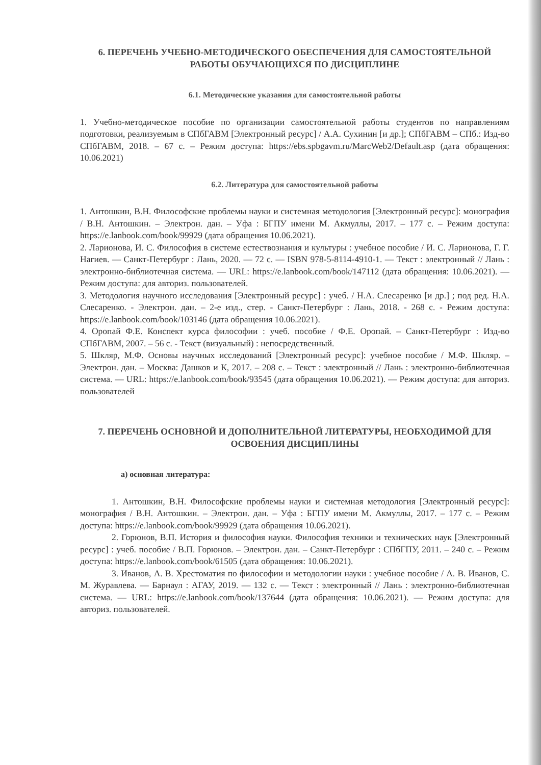6. ПЕРЕЧЕНЬ УЧЕБНО-МЕТОДИЧЕСКОГО ОБЕСПЕЧЕНИЯ ДЛЯ САМОСТОЯТЕЛЬНОЙ РАБОТЫ ОБУЧАЮЩИХСЯ ПО ДИСЦИПЛИНЕ
6.1. Методические указания для самостоятельной работы
1. Учебно-методическое пособие по организации самостоятельной работы студентов по направлениям подготовки, реализуемым в СПбГАВМ [Электронный ресурс] / А.А. Сухинин [и др.]; СПбГАВМ – СПб.: Изд-во СПбГАВМ, 2018. – 67 с. – Режим доступа: https://ebs.spbgavm.ru/MarcWeb2/Default.asp (дата обращения: 10.06.2021)
6.2. Литература для самостоятельной работы
1. Антошкин, В.Н. Философские проблемы науки и системная методология [Электронный ресурс]: монография / В.Н. Антошкин. – Электрон. дан. – Уфа : БГПУ имени М. Акмуллы, 2017. – 177 с. – Режим доступа: https://e.lanbook.com/book/99929 (дата обращения 10.06.2021).
2. Ларионова, И. С. Философия в системе естествознания и культуры : учебное пособие / И. С. Ларионова, Г. Г. Нагиев. — Санкт-Петербург : Лань, 2020. — 72 с. — ISBN 978-5-8114-4910-1. — Текст : электронный // Лань : электронно-библиотечная система. — URL: https://e.lanbook.com/book/147112 (дата обращения: 10.06.2021). — Режим доступа: для авториз. пользователей.
3. Методология научного исследования [Электронный ресурс] : учеб. / Н.А. Слесаренко [и др.] ; под ред. Н.А. Слесаренко. - Электрон. дан. – 2-е изд., стер. - Санкт-Петербург : Лань, 2018. - 268 с. - Режим доступа: https://e.lanbook.com/book/103146 (дата обращения 10.06.2021).
4. Оропай Ф.Е. Конспект курса философии : учеб. пособие / Ф.Е. Оропай. – Санкт-Петербург : Изд-во СПбГАВМ, 2007. – 56 с. - Текст (визуальный) : непосредственный.
5. Шкляр, М.Ф. Основы научных исследований [Электронный ресурс]: учебное пособие / М.Ф. Шкляр. – Электрон. дан. – Москва: Дашков и К, 2017. – 208 с. – Текст : электронный // Лань : электронно-библиотечная система. — URL: https://e.lanbook.com/book/93545 (дата обращения 10.06.2021). — Режим доступа: для авториз. пользователей
7. ПЕРЕЧЕНЬ ОСНОВНОЙ И ДОПОЛНИТЕЛЬНОЙ ЛИТЕРАТУРЫ, НЕОБХОДИМОЙ ДЛЯ ОСВОЕНИЯ ДИСЦИПЛИНЫ
а) основная литература:
1. Антошкин, В.Н. Философские проблемы науки и системная методология [Электронный ресурс]: монография / В.Н. Антошкин. – Электрон. дан. – Уфа : БГПУ имени М. Акмуллы, 2017. – 177 с. – Режим доступа: https://e.lanbook.com/book/99929 (дата обращения 10.06.2021).
2. Горюнов, В.П. История и философия науки. Философия техники и технических наук [Электронный ресурс] : учеб. пособие / В.П. Горюнов. – Электрон. дан. – Санкт-Петербург : СПбГПУ, 2011. – 240 с. – Режим доступа: https://e.lanbook.com/book/61505 (дата обращения: 10.06.2021).
3. Иванов, А. В. Хрестоматия по философии и методологии науки : учебное пособие / А. В. Иванов, С. М. Журавлева. — Барнаул : АГАУ, 2019. — 132 с. — Текст : электронный // Лань : электронно-библиотечная система. — URL: https://e.lanbook.com/book/137644 (дата обращения: 10.06.2021). — Режим доступа: для авториз. пользователей.